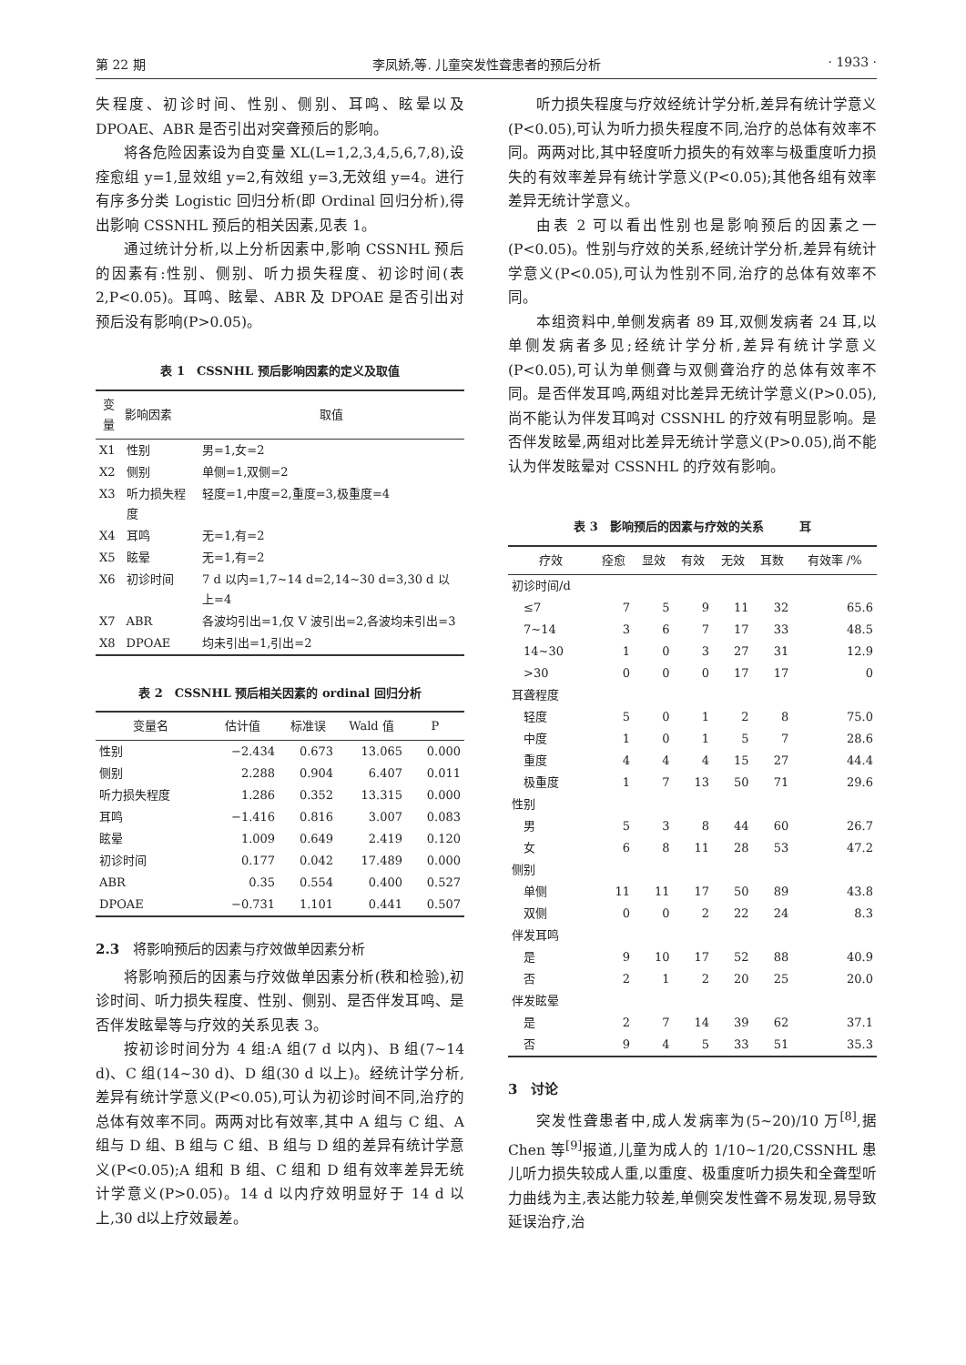第 22 期 李凤娇,等. 儿童突发性聋患者的预后分析 · 1933 ·
失程度、初诊时间、性别、侧别、耳鸣、眩晕以及DPOAE、ABR 是否引出对突聋预后的影响。
将各危险因素设为自变量 XL(L=1,2,3,4,5,6,7,8),设痊愈组 y=1,显效组 y=2,有效组 y=3,无效组 y=4。进行有序多分类 Logistic 回归分析(即 Ordinal 回归分析),得出影响 CSSNHL 预后的相关因素,见表 1。
通过统计分析,以上分析因素中,影响 CSSNHL 预后的因素有:性别、侧别、听力损失程度、初诊时间(表 2,P<0.05)。耳鸣、眩晕、ABR 及 DPOAE 是否引出对预后没有影响(P>0.05)。
表 1　CSSNHL 预后影响因素的定义及取值
| 变量 | 影响因素 | 取值 |
| --- | --- | --- |
| X1 | 性别 | 男=1,女=2 |
| X2 | 侧别 | 单侧=1,双侧=2 |
| X3 | 听力损失程度 | 轻度=1,中度=2,重度=3,极重度=4 |
| X4 | 耳鸣 | 无=1,有=2 |
| X5 | 眩晕 | 无=1,有=2 |
| X6 | 初诊时间 | 7 d 以内=1,7~14 d=2,14~30 d=3,30 d 以上=4 |
| X7 | ABR | 各波均引出=1,仅 V 波引出=2,各波均未引出=3 |
| X8 | DPOAE | 均未引出=1,引出=2 |
表 2　CSSNHL 预后相关因素的 ordinal 回归分析
| 变量名 | 估计值 | 标准误 | Wald 值 | P |
| --- | --- | --- | --- | --- |
| 性别 | −2.434 | 0.673 | 13.065 | 0.000 |
| 侧别 | 2.288 | 0.904 | 6.407 | 0.011 |
| 听力损失程度 | 1.286 | 0.352 | 13.315 | 0.000 |
| 耳鸣 | −1.416 | 0.816 | 3.007 | 0.083 |
| 眩晕 | 1.009 | 0.649 | 2.419 | 0.120 |
| 初诊时间 | 0.177 | 0.042 | 17.489 | 0.000 |
| ABR | 0.35 | 0.554 | 0.400 | 0.527 |
| DPOAE | −0.731 | 1.101 | 0.441 | 0.507 |
2.3　将影响预后的因素与疗效做单因素分析
将影响预后的因素与疗效做单因素分析(秩和检验),初诊时间、听力损失程度、性别、侧别、是否伴发耳鸣、是否伴发眩晕等与疗效的关系见表 3。
按初诊时间分为 4 组:A 组(7 d 以内)、B 组(7~14 d)、C 组(14~30 d)、D 组(30 d 以上)。经统计学分析,差异有统计学意义(P<0.05),可认为初诊时间不同,治疗的总体有效率不同。两两对比有效率,其中 A 组与 C 组、A 组与 D 组、B 组与 C 组、B 组与 D 组的差异有统计学意义(P<0.05);A 组和 B 组、C 组和 D 组有效率差异无统计学意义(P>0.05)。14 d 以内疗效明显好于 14 d 以上,30 d以上疗效最差。
听力损失程度与疗效经统计学分析,差异有统计学意义(P<0.05),可认为听力损失程度不同,治疗的总体有效率不同。两两对比,其中轻度听力损失的有效率与极重度听力损失的有效率差异有统计学意义(P<0.05);其他各组有效率差异无统计学意义。
由表 2 可以看出性别也是影响预后的因素之一(P<0.05)。性别与疗效的关系,经统计学分析,差异有统计学意义(P<0.05),可认为性别不同,治疗的总体有效率不同。
本组资料中,单侧发病者 89 耳,双侧发病者 24 耳,以单侧发病者多见;经统计学分析,差异有统计学意义(P<0.05),可认为单侧聋与双侧聋治疗的总体有效率不同。是否伴发耳鸣,两组对比差异无统计学意义(P>0.05),尚不能认为伴发耳鸣对 CSSNHL 的疗效有明显影响。是否伴发眩晕,两组对比差异无统计学意义(P>0.05),尚不能认为伴发眩晕对 CSSNHL 的疗效有影响。
表 3　影响预后的因素与疗效的关系　　　耳
| 疗效 | 痊愈 | 显效 | 有效 | 无效 | 耳数 | 有效率 /% |
| --- | --- | --- | --- | --- | --- | --- |
| 初诊时间/d | | | | | | |
| ≤7 | 7 | 5 | 9 | 11 | 32 | 65.6 |
| 7~14 | 3 | 6 | 7 | 17 | 33 | 48.5 |
| 14~30 | 1 | 0 | 3 | 27 | 31 | 12.9 |
| >30 | 0 | 0 | 0 | 17 | 17 | 0 |
| 耳聋程度 | | | | | | |
| 轻度 | 5 | 0 | 1 | 2 | 8 | 75.0 |
| 中度 | 1 | 0 | 1 | 5 | 7 | 28.6 |
| 重度 | 4 | 4 | 4 | 15 | 27 | 44.4 |
| 极重度 | 1 | 7 | 13 | 50 | 71 | 29.6 |
| 性别 | | | | | | |
| 男 | 5 | 3 | 8 | 44 | 60 | 26.7 |
| 女 | 6 | 8 | 11 | 28 | 53 | 47.2 |
| 侧别 | | | | | | |
| 单侧 | 11 | 11 | 17 | 50 | 89 | 43.8 |
| 双侧 | 0 | 0 | 2 | 22 | 24 | 8.3 |
| 伴发耳鸣 | | | | | | |
| 是 | 9 | 10 | 17 | 52 | 88 | 40.9 |
| 否 | 2 | 1 | 2 | 20 | 25 | 20.0 |
| 伴发眩晕 | | | | | | |
| 是 | 2 | 7 | 14 | 39 | 62 | 37.1 |
| 否 | 9 | 4 | 5 | 33 | 51 | 35.3 |
3　讨论
突发性聋患者中,成人发病率为(5~20)/10 万<sup>[8]</sup>,据 Chen 等<sup>[9]</sup>报道,儿童为成人的 1/10~1/20,CSSNHL 患儿听力损失较成人重,以重度、极重度听力损失和全聋型听力曲线为主,表达能力较差,单侧突发性聋不易发现,易导致延误治疗,治